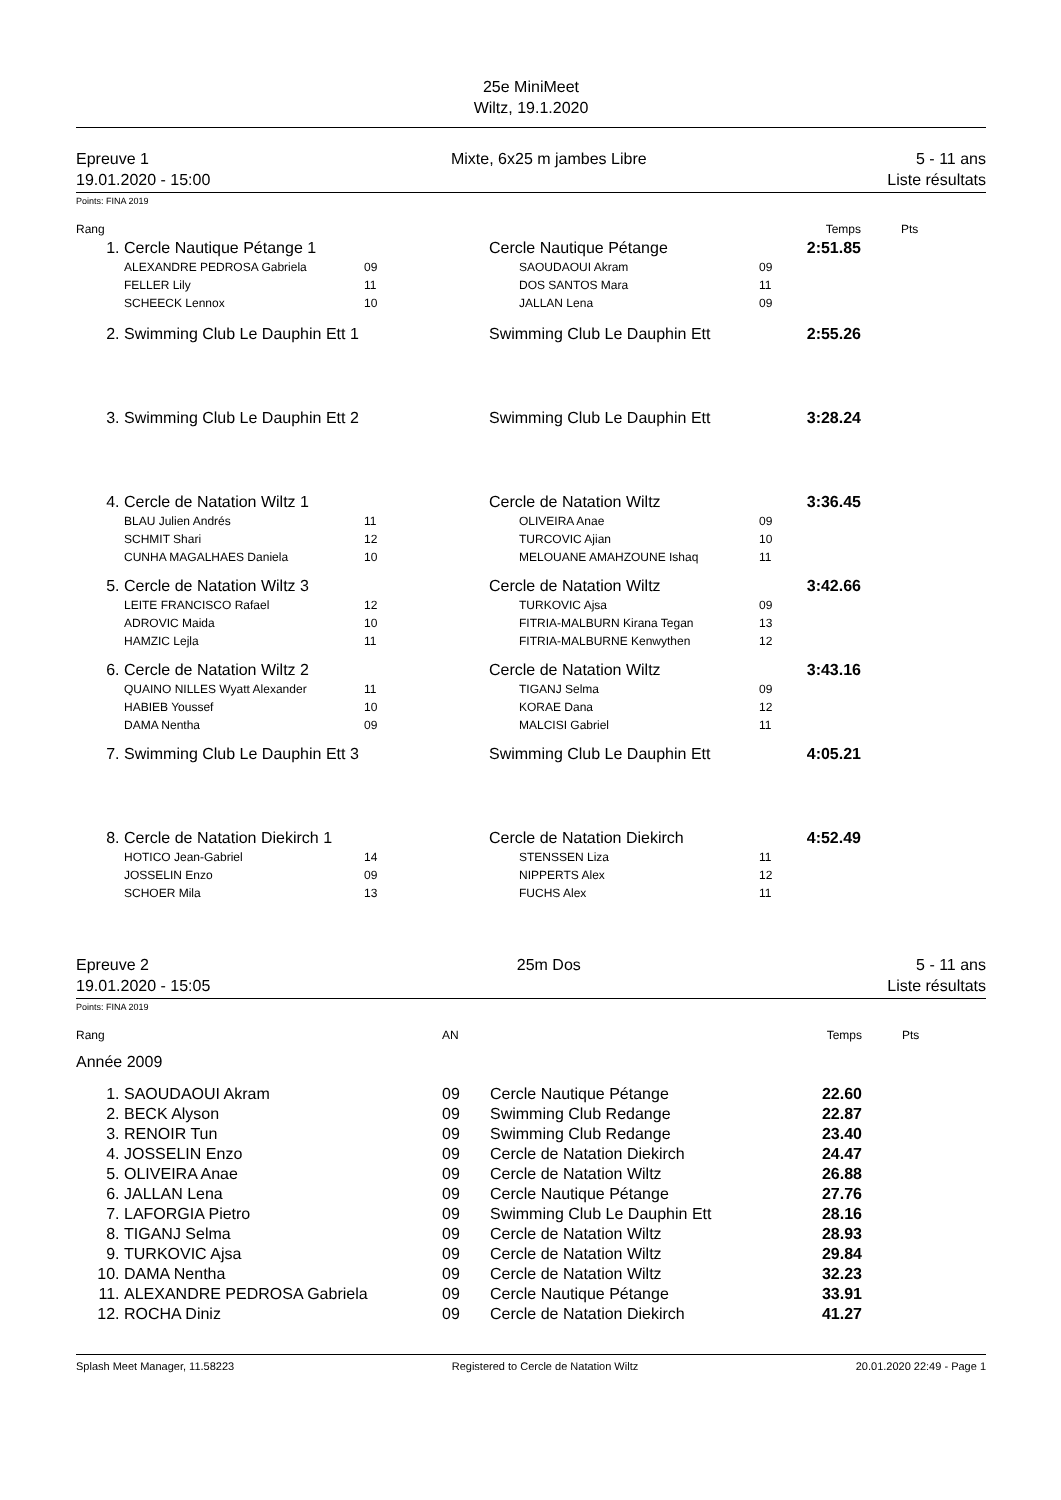25e MiniMeet
Wiltz, 19.1.2020
Epreuve 1
19.01.2020 - 15:00
Mixte, 6x25 m jambes Libre 5 - 11 ans
Liste résultats
Points: FINA 2019
| Rang | | | | | Temps | Pts |
| --- | --- | --- | --- | --- | --- | --- |
| 1. | Cercle Nautique Pétange 1 | | Cercle Nautique Pétange | | 2:51.85 | |
| | ALEXANDRE PEDROSA Gabriela FELLER Lily SCHEECK Lennox | 09 11 10 | SAOUDAOUI Akram DOS SANTOS Mara JALLAN Lena | 09 11 09 | | |
| 2. | Swimming Club Le Dauphin Ett 1 | | Swimming Club Le Dauphin Ett | | 2:55.26 | |
| 3. | Swimming Club Le Dauphin Ett 2 | | Swimming Club Le Dauphin Ett | | 3:28.24 | |
| 4. | Cercle de Natation Wiltz 1 | | Cercle de Natation Wiltz | | 3:36.45 | |
| | BLAU Julien Andrés SCHMIT Shari CUNHA MAGALHAES Daniela | 11 12 10 | OLIVEIRA Anae TURCOVIC Ajian MELOUANE AMAHZOUNE Ishaq | 09 10 11 | | |
| 5. | Cercle de Natation Wiltz 3 | | Cercle de Natation Wiltz | | 3:42.66 | |
| | LEITE FRANCISCO Rafael ADROVIC Maida HAMZIC Lejla | 12 10 11 | TURKOVIC Ajsa FITRIA-MALBURN Kirana Tegan FITRIA-MALBURNE Kenwythen | 09 13 12 | | |
| 6. | Cercle de Natation Wiltz 2 | | Cercle de Natation Wiltz | | 3:43.16 | |
| | QUAINO NILLES Wyatt Alexander HABIEB Youssef DAMA Nentha | 11 10 09 | TIGANJ Selma KORAE Dana MALCISI Gabriel | 09 12 11 | | |
| 7. | Swimming Club Le Dauphin Ett 3 | | Swimming Club Le Dauphin Ett | | 4:05.21 | |
| 8. | Cercle de Natation Diekirch 1 | | Cercle de Natation Diekirch | | 4:52.49 | |
| | HOTICO Jean-Gabriel JOSSELIN Enzo SCHOER Mila | 14 09 13 | STENSSEN Liza NIPPERTS Alex FUCHS Alex | 11 12 11 | | |
Epreuve 2
19.01.2020 - 15:05
25m Dos 5 - 11 ans
Liste résultats
Points: FINA 2019
| Rang | | AN | | Temps | Pts |
| --- | --- | --- | --- | --- | --- |
| Année 2009 | | | | | |
| 1. | SAOUDAOUI Akram | 09 | Cercle Nautique Pétange | 22.60 | |
| 2. | BECK Alyson | 09 | Swimming Club Redange | 22.87 | |
| 3. | RENOIR Tun | 09 | Swimming Club Redange | 23.40 | |
| 4. | JOSSELIN Enzo | 09 | Cercle de Natation Diekirch | 24.47 | |
| 5. | OLIVEIRA Anae | 09 | Cercle de Natation Wiltz | 26.88 | |
| 6. | JALLAN Lena | 09 | Cercle Nautique Pétange | 27.76 | |
| 7. | LAFORGIA Pietro | 09 | Swimming Club Le Dauphin Ett | 28.16 | |
| 8. | TIGANJ Selma | 09 | Cercle de Natation Wiltz | 28.93 | |
| 9. | TURKOVIC Ajsa | 09 | Cercle de Natation Wiltz | 29.84 | |
| 10. | DAMA Nentha | 09 | Cercle de Natation Wiltz | 32.23 | |
| 11. | ALEXANDRE PEDROSA Gabriela | 09 | Cercle Nautique Pétange | 33.91 | |
| 12. | ROCHA Diniz | 09 | Cercle de Natation Diekirch | 41.27 | |
Splash Meet Manager, 11.58223 Registered to Cercle de Natation Wiltz 20.01.2020 22:49 - Page 1